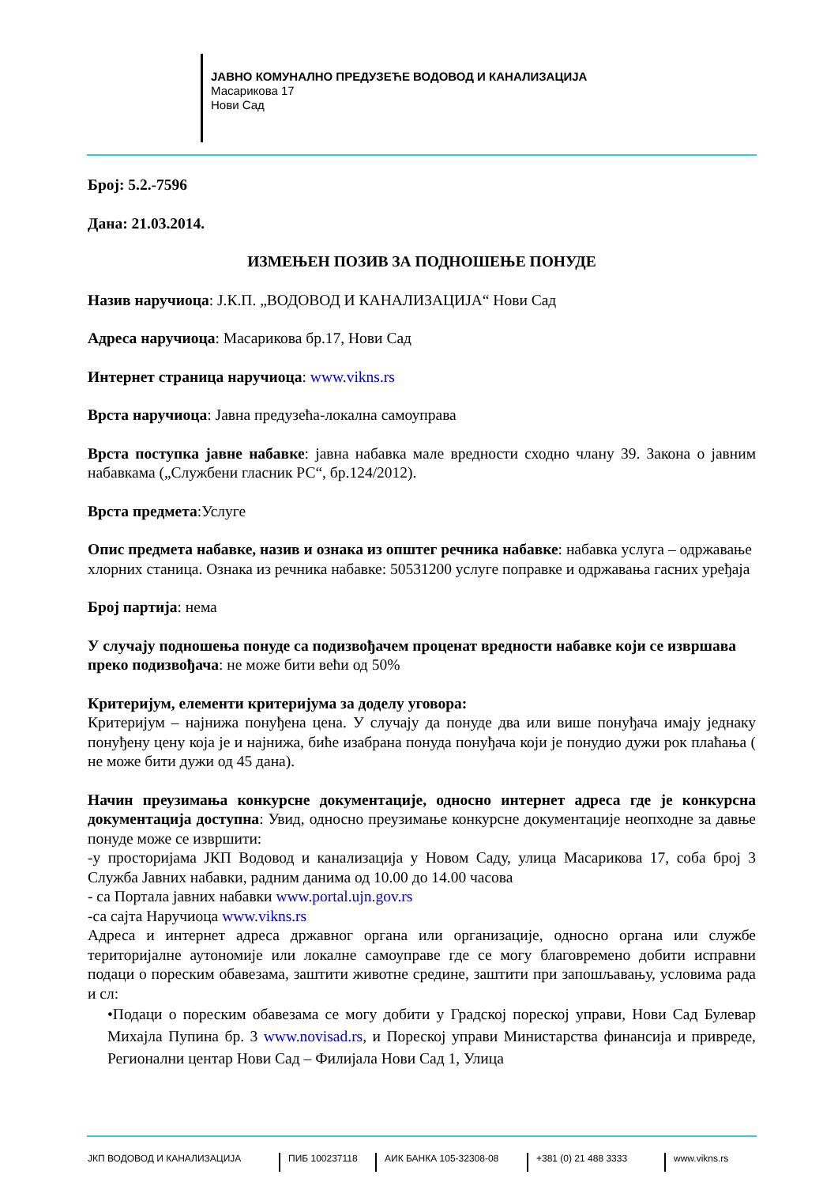ЈАВНО КОМУНАЛНО ПРЕДУЗЕЋЕ ВОДОВОД И КАНАЛИЗАЦИЈА
Масарикова 17
Нови Сад
Број: 5.2.-7596
Дана: 21.03.2014.
ИЗМЕЊЕН ПОЗИВ ЗА ПОДНОШЕЊЕ ПОНУДЕ
Назив наручиоца: Ј.К.П. „ВОДОВОД И КАНАЛИЗАЦИЈА“ Нови Сад
Адреса наручиоца: Масарикова бр.17, Нови Сад
Интернет страница наручиоца: www.vikns.rs
Врста наручиоца: Јавна предузећа-локална самоуправа
Врста поступка јавне набавке: јавна набавка мале вредности сходно члану 39. Закона о јавним набавкама („Службени гласник РС“, бр.124/2012).
Врста предмета:Услуге
Опис предмета набавке, назив и ознака из општег речника набавке: набавка услуга – одржавање хлорних станица. Ознака из речника набавке: 50531200 услуге поправке и одржавања гасних уређаја
Број партија: нема
У случају подношења понуде са подизвођачем проценат вредности набавке који се извршава преко подизвођача: не може бити већи од 50%
Критеријум, елементи критеријума за доделу уговора:
Критеријум – најнижа понуђена цена. У случају да понуде два или више понуђача имају једнаку понуђену цену која је и најнижа, биће изабрана понуда понуђача који је понудио дужи рок плаћања ( не може бити дужи од 45 дана).
Начин преузимања конкурсне документације, односно интернет адреса где је конкурсна документација доступна: Увид, односно преузимање конкурсне документације неопходне за давње понуде може се извршити:
-у просторијама ЈКП Водовод и канализација у Новом Саду, улица Масарикова 17, соба број 3 Служба Јавних набавки, радним данима од 10.00 до 14.00 часова
- са Портала јавних набавки www.portal.ujn.gov.rs
-са сајта Наручиоца www.vikns.rs
Адреса и интернет адреса државног органа или организације, односно органа или службе територијалне аутономије или локалне самоуправе где се могу благовремено добити исправни подаци о пореским обавезама, заштити животне средине, заштити при запошљавању, условима рада и сл:
•Подаци о пореским обавезама се могу добити у Градској пореској управи, Нови Сад Булевар Михајла Пупина бр. 3 www.novisad.rs, и Пореској управи Министарства финансија и привреде, Регионални центар Нови Сад – Филијала Нови Сад 1, Улица
ЈКП ВОДОВОД И КАНАЛИЗАЦИЈА ПИБ 100237118 АИК БАНКА 105-32308-08 +381 (0) 21 488 3333 www.vikns.rs